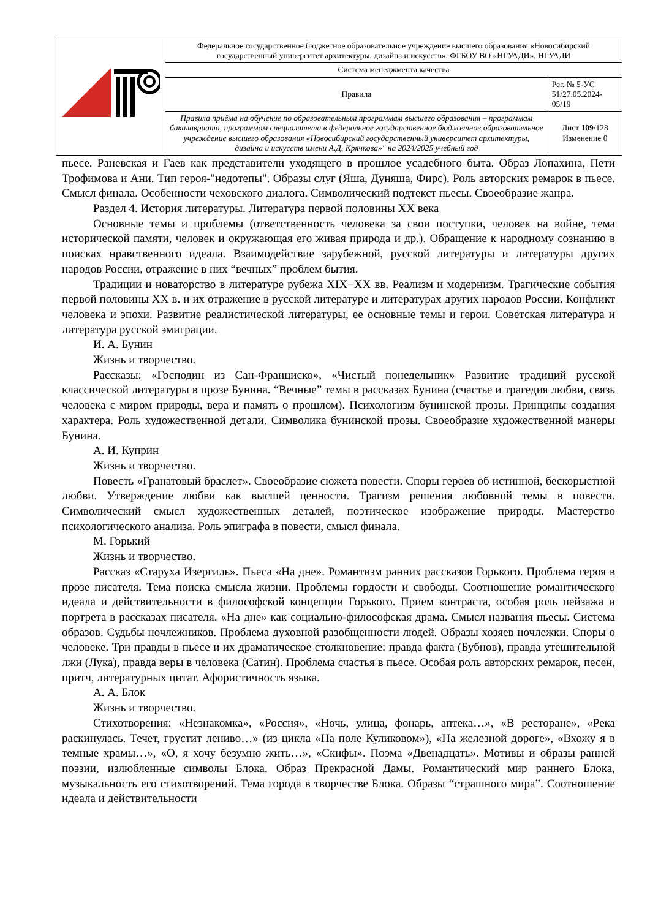| | Федеральное государственное бюджетное образовательное учреждение высшего образования «Новосибирский государственный университет архитектуры, дизайна и искусств», ФГБОУ ВО «НГУАДИ», НГУАДИ | |
| | Система менеджмента качества | |
| | Правила | Рег. № 5-УС 51/27.05.2024-05/19 |
| | Правила приёма на обучение по образовательным программам высшего образования – программам бакалавриата, программам специалитета в федеральное государственное бюджетное образовательное учреждение высшего образования «Новосибирский государственный университет архитектуры, дизайна и искусств имени А.Д. Крячкова»" на 2024/2025 учебный год | Лист 109 /128 Изменение 0 |
пьесе. Раневская и Гаев как представители уходящего в прошлое усадебного быта. Образ Лопахина, Пети Трофимова и Ани. Тип героя-"недотепы". Образы слуг (Яша, Дуняша, Фирс). Роль авторских ремарок в пьесе. Смысл финала. Особенности чеховского диалога. Символический подтекст пьесы. Своеобразие жанра.
Раздел 4. История литературы. Литература первой половины XX века
Основные темы и проблемы (ответственность человека за свои поступки, человек на войне, тема исторической памяти, человек и окружающая его живая природа и др.). Обращение к народному сознанию в поисках нравственного идеала. Взаимодействие зарубежной, русской литературы и литературы других народов России, отражение в них “вечных” проблем бытия.
Традиции и новаторство в литературе рубежа XIX−XX вв. Реализм и модернизм. Трагические события первой половины XX в. и их отражение в русской литературе и литературах других народов России. Конфликт человека и эпохи. Развитие реалистической литературы, ее основные темы и герои. Советская литература и литература русской эмиграции.
И. А. Бунин
Жизнь и творчество.
Рассказы: «Господин из Сан-Франциско», «Чистый понедельник» Развитие традиций русской классической литературы в прозе Бунина. “Вечные” темы в рассказах Бунина (счастье и трагедия любви, связь человека с миром природы, вера и память о прошлом). Психологизм бунинской прозы. Принципы создания характера. Роль художественной детали. Символика бунинской прозы. Своеобразие художественной манеры Бунина.
А. И. Куприн
Жизнь и творчество.
Повесть «Гранатовый браслет». Своеобразие сюжета повести. Споры героев об истинной, бескорыстной любви. Утверждение любви как высшей ценности. Трагизм решения любовной темы в повести. Символический смысл художественных деталей, поэтическое изображение природы. Мастерство психологического анализа. Роль эпиграфа в повести, смысл финала.
М. Горький
Жизнь и творчество.
Рассказ «Старуха Изергиль». Пьеса «На дне». Романтизм ранних рассказов Горького. Проблема героя в прозе писателя. Тема поиска смысла жизни. Проблемы гордости и свободы. Соотношение романтического идеала и действительности в философской концепции Горького. Прием контраста, особая роль пейзажа и портрета в рассказах писателя. «На дне» как социально-философская драма. Смысл названия пьесы. Система образов. Судьбы ночлежников. Проблема духовной разобщенности людей. Образы хозяев ночлежки. Споры о человеке. Три правды в пьесе и их драматическое столкновение: правда факта (Бубнов), правда утешительной лжи (Лука), правда веры в человека (Сатин). Проблема счастья в пьесе. Особая роль авторских ремарок, песен, притч, литературных цитат. Афористичность языка.
А. А. Блок
Жизнь и творчество.
Стихотворения: «Незнакомка», «Россия», «Ночь, улица, фонарь, аптека…», «В ресторане», «Река раскинулась. Течет, грустит лениво…» (из цикла «На поле Куликовом»), «На железной дороге», «Вхожу я в темные храмы…», «О, я хочу безумно жить…», «Скифы». Поэма «Двенадцать». Мотивы и образы ранней поэзии, излюбленные символы Блока. Образ Прекрасной Дамы. Романтический мир раннего Блока, музыкальность его стихотворений. Тема города в творчестве Блока. Образы “страшного мира”. Соотношение идеала и действительности